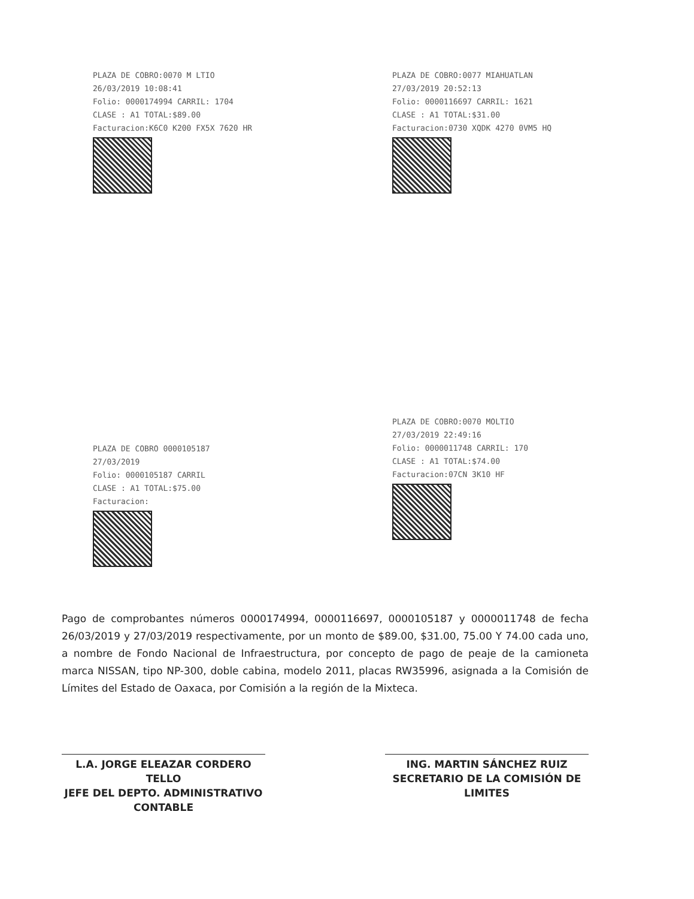PLAZA DE COBRO:0070 M LTIO
26/03/2019 10:08:41
Folio: 0000174994 CARRIL: 1704
CLASE : A1 TOTAL:$89.00
Facturacion:K6C0 K200 FX5X 7620 HR
PLAZA DE COBRO:0077 MIAHUATLAN
27/03/2019 20:52:13
Folio: 0000116697 CARRIL: 1621
CLASE : A1 TOTAL:$31.00
Facturacion:0730 XQDK 4270 0VM5 HQ
PLAZA DE COBRO 0000105187
27/03/2019
Folio: 0000105187 CARRIL
CLASE : A1 TOTAL:$75.00
Facturacion:
PLAZA DE COBRO:0070 MOLTIO
27/03/2019 22:49:16
Folio: 0000011748 CARRIL: 170
CLASE : A1 TOTAL:$74.00
Facturacion:07CN 3K10 HF
Pago de comprobantes números 0000174994, 0000116697, 0000105187 y 0000011748 de fecha 26/03/2019 y 27/03/2019 respectivamente, por un monto de $89.00, $31.00, 75.00 Y 74.00 cada uno, a nombre de Fondo Nacional de Infraestructura, por concepto de pago de peaje de la camioneta marca NISSAN, tipo NP-300, doble cabina, modelo 2011, placas RW35996, asignada a la Comisión de Límites del Estado de Oaxaca, por Comisión a la región de la Mixteca.
L.A. JORGE ELEAZAR CORDERO TELLO
JEFE DEL DEPTO. ADMINISTRATIVO
CONTABLE
ING. MARTIN SÁNCHEZ RUIZ
SECRETARIO DE LA COMISIÓN DE
LIMITES